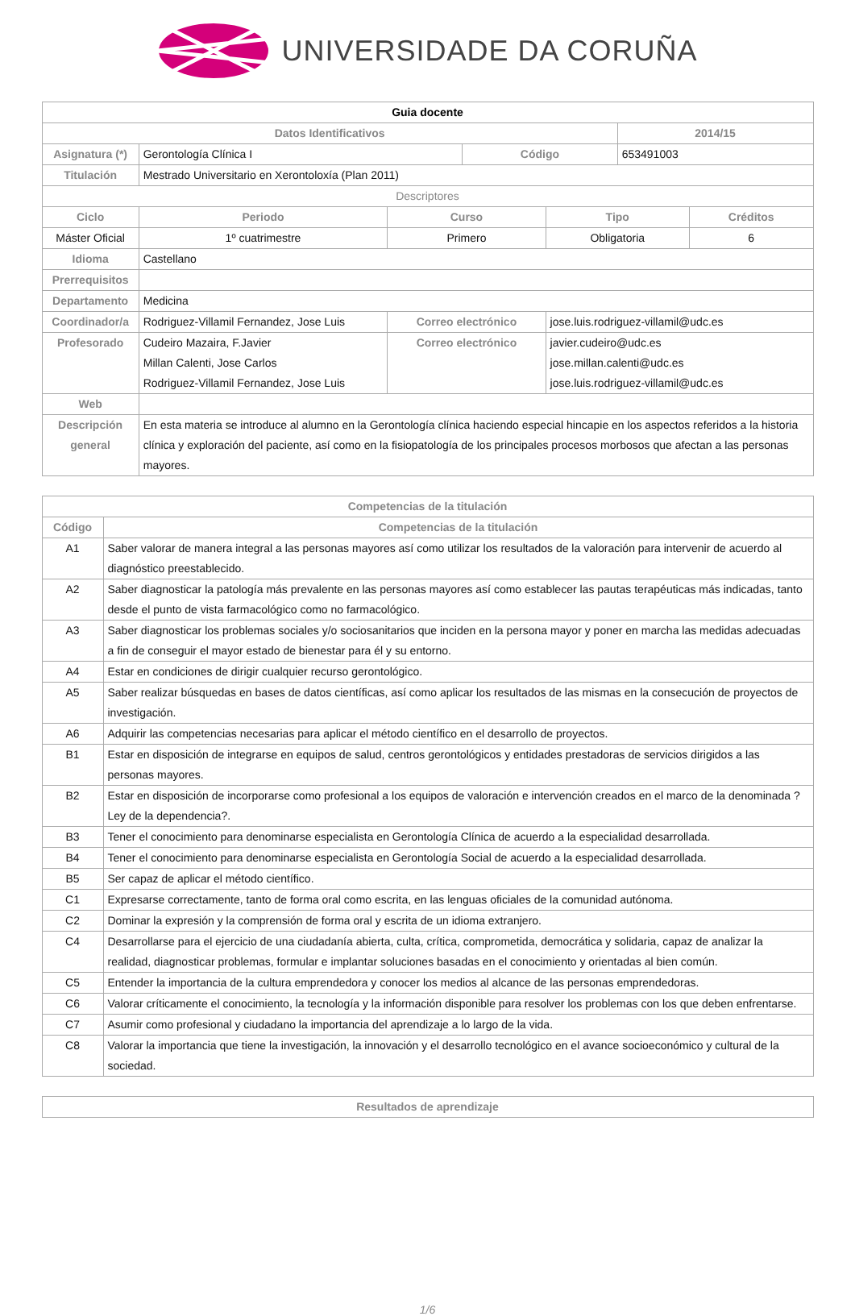UNIVERSIDADE DA CORUÑA
| Guia docente | | | | | | | |
| --- | --- | --- | --- | --- | --- | --- | --- |
| Datos Identificativos | | | | | | 2014/15 | |
| Asignatura (*) | Gerontología Clínica I | | | Código | | 653491003 | |
| Titulación | Mestrado Universitario en Xerontoloxía (Plan 2011) | | | | | | |
| Descriptores | | | | | | | |
| Ciclo | | Periodo | Curso | | Tipo | | Créditos |
| Máster Oficial | | 1º cuatrimestre | Primero | | Obligatoria | | 6 |
| Idioma | Castellano | | | | | | |
| Prerrequisitos | | | | | | | |
| Departamento | Medicina | | | | | | |
| Coordinador/a | Rodriguez-Villamil Fernandez, Jose Luis | | Correo electrónico | | jose.luis.rodriguez-villamil@udc.es | | |
| Profesorado | Cudeiro Mazaira, F.Javier Millan Calenti, Jose Carlos Rodriguez-Villamil Fernandez, Jose Luis | | Correo electrónico | | javier.cudeiro@udc.es jose.millan.calenti@udc.es jose.luis.rodriguez-villamil@udc.es | | |
| Web | | | | | | | |
| Descripción general | En esta materia se introduce al alumno en la Gerontología clínica haciendo especial hincapie en los aspectos referidos a la historia clínica y exploración del paciente, así como en la fisiopatología de los principales procesos morbosos que afectan a las personas mayores. | | | | | | |
| Competencias de la titulación | |
| --- | --- |
| Código | Competencias de la titulación |
| A1 | Saber valorar de manera integral a las personas mayores así como utilizar los resultados de la valoración para intervenir de acuerdo al diagnóstico preestablecido. |
| A2 | Saber diagnosticar la patología más prevalente en las personas mayores así como establecer las pautas terapéuticas más indicadas, tanto desde el punto de vista farmacológico como no farmacológico. |
| A3 | Saber diagnosticar los problemas sociales y/o sociosanitarios que inciden en la persona mayor y poner en marcha las medidas adecuadas a fin de conseguir el mayor estado de bienestar para él y su entorno. |
| A4 | Estar en condiciones de dirigir cualquier recurso gerontológico. |
| A5 | Saber realizar búsquedas en bases de datos científicas, así como aplicar los resultados de las mismas en la consecución de proyectos de investigación. |
| A6 | Adquirir las competencias necesarias para aplicar el método científico en el desarrollo de proyectos. |
| B1 | Estar en disposición de integrarse en equipos de salud, centros gerontológicos y entidades prestadoras de servicios dirigidos a las personas mayores. |
| B2 | Estar en disposición de incorporarse como profesional a los equipos de valoración e intervención creados en el marco de la denominada ?Ley de la dependencia?. |
| B3 | Tener el conocimiento para denominarse especialista en Gerontología Clínica de acuerdo a la especialidad desarrollada. |
| B4 | Tener el conocimiento para denominarse especialista en Gerontología Social de acuerdo a la especialidad desarrollada. |
| B5 | Ser capaz de aplicar el método científico. |
| C1 | Expresarse correctamente, tanto de forma oral como escrita, en las lenguas oficiales de la comunidad autónoma. |
| C2 | Dominar la expresión y la comprensión de forma oral y escrita de un idioma extranjero. |
| C4 | Desarrollarse para el ejercicio de una ciudadanía abierta, culta, crítica, comprometida, democrática y solidaria, capaz de analizar la realidad, diagnosticar problemas, formular e implantar soluciones basadas en el conocimiento y orientadas al bien común. |
| C5 | Entender la importancia de la cultura emprendedora y conocer los medios al alcance de las personas emprendedoras. |
| C6 | Valorar críticamente el conocimiento, la tecnología y la información disponible para resolver los problemas con los que deben enfrentarse. |
| C7 | Asumir como profesional y ciudadano la importancia del aprendizaje a lo largo de la vida. |
| C8 | Valorar la importancia que tiene la investigación, la innovación y el desarrollo tecnológico en el avance socioeconómico y cultural de la sociedad. |
| Resultados de aprendizaje |
| --- |
1/6